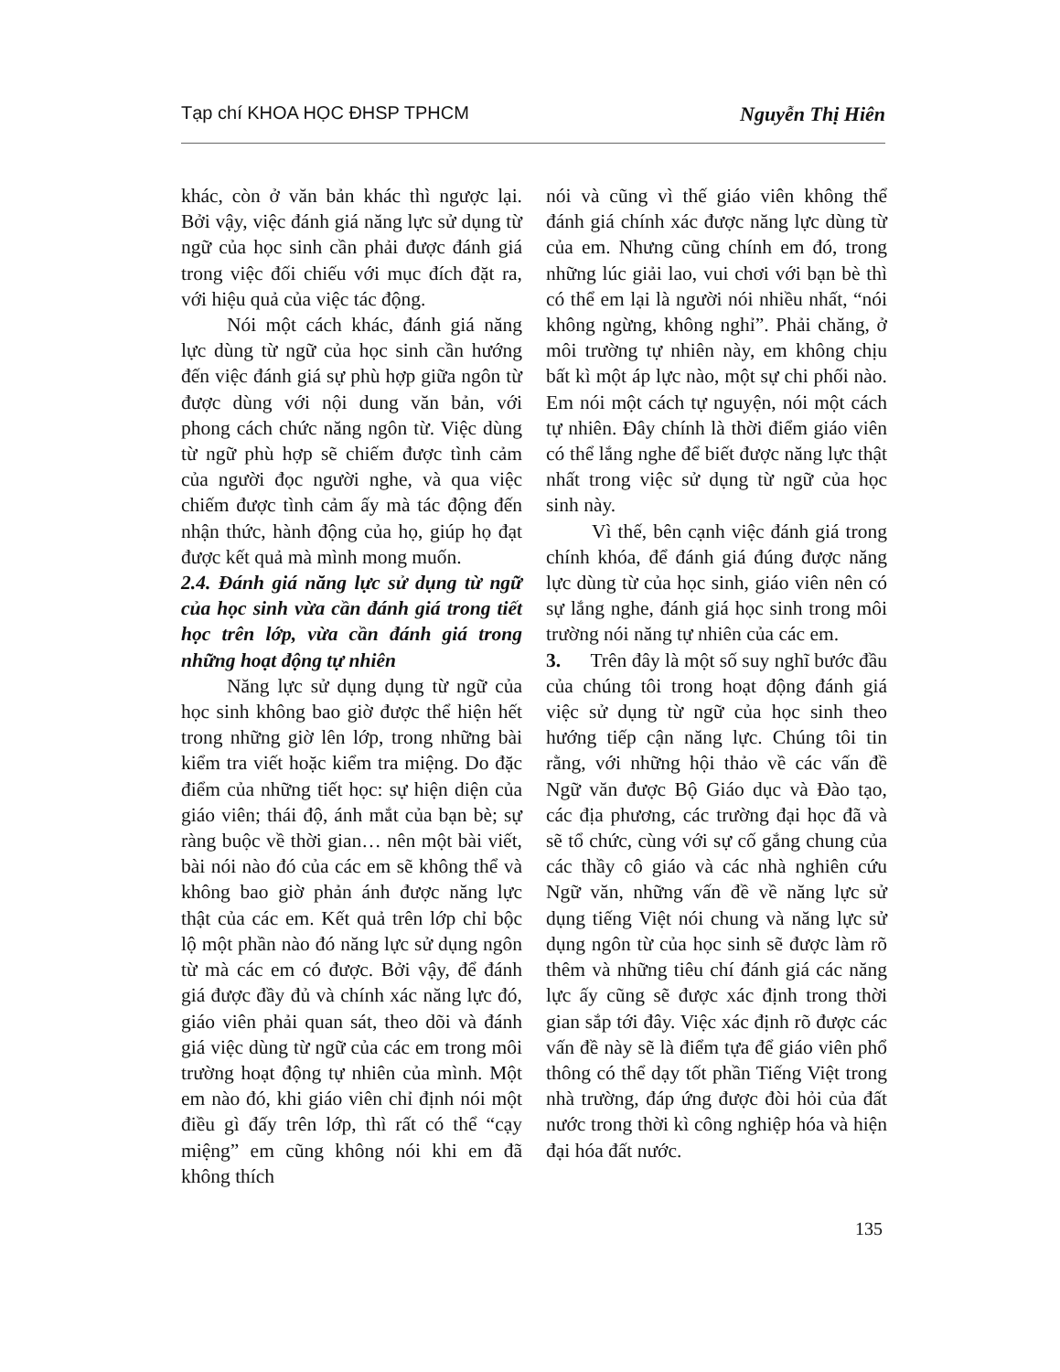Tạp chí KHOA HỌC ĐHSP TPHCM Nguyễn Thị Hiên
khác, còn ở văn bản khác thì ngược lại. Bởi vậy, việc đánh giá năng lực sử dụng từ ngữ của học sinh cần phải được đánh giá trong việc đối chiếu với mục đích đặt ra, với hiệu quả của việc tác động.
Nói một cách khác, đánh giá năng lực dùng từ ngữ của học sinh cần hướng đến việc đánh giá sự phù hợp giữa ngôn từ được dùng với nội dung văn bản, với phong cách chức năng ngôn từ. Việc dùng từ ngữ phù hợp sẽ chiếm được tình cảm của người đọc người nghe, và qua việc chiếm được tình cảm ấy mà tác động đến nhận thức, hành động của họ, giúp họ đạt được kết quả mà mình mong muốn.
2.4. Đánh giá năng lực sử dụng từ ngữ của học sinh vừa cần đánh giá trong tiết học trên lớp, vừa cần đánh giá trong những hoạt động tự nhiên
Năng lực sử dụng dụng từ ngữ của học sinh không bao giờ được thể hiện hết trong những giờ lên lớp, trong những bài kiểm tra viết hoặc kiểm tra miệng. Do đặc điểm của những tiết học: sự hiện diện của giáo viên; thái độ, ánh mắt của bạn bè; sự ràng buộc về thời gian… nên một bài viết, bài nói nào đó của các em sẽ không thể và không bao giờ phản ánh được năng lực thật của các em. Kết quả trên lớp chỉ bộc lộ một phần nào đó năng lực sử dụng ngôn từ mà các em có được. Bởi vậy, để đánh giá được đầy đủ và chính xác năng lực đó, giáo viên phải quan sát, theo dõi và đánh giá việc dùng từ ngữ của các em trong môi trường hoạt động tự nhiên của mình. Một em nào đó, khi giáo viên chỉ định nói một điều gì đấy trên lớp, thì rất có thể “cạy miệng” em cũng không nói khi em đã không thích
nói và cũng vì thế giáo viên không thể đánh giá chính xác được năng lực dùng từ của em. Nhưng cũng chính em đó, trong những lúc giải lao, vui chơi với bạn bè thì có thể em lại là người nói nhiều nhất, “nói không ngừng, không nghỉ”. Phải chăng, ở môi trường tự nhiên này, em không chịu bất kì một áp lực nào, một sự chi phối nào. Em nói một cách tự nguyện, nói một cách tự nhiên. Đây chính là thời điểm giáo viên có thể lắng nghe để biết được năng lực thật nhất trong việc sử dụng từ ngữ của học sinh này.
Vì thế, bên cạnh việc đánh giá trong chính khóa, để đánh giá đúng được năng lực dùng từ của học sinh, giáo viên nên có sự lắng nghe, đánh giá học sinh trong môi trường nói năng tự nhiên của các em.
3. Trên đây là một số suy nghĩ bước đầu của chúng tôi trong hoạt động đánh giá việc sử dụng từ ngữ của học sinh theo hướng tiếp cận năng lực. Chúng tôi tin rằng, với những hội thảo về các vấn đề Ngữ văn được Bộ Giáo dục và Đào tạo, các địa phương, các trường đại học đã và sẽ tổ chức, cùng với sự cố gắng chung của các thầy cô giáo và các nhà nghiên cứu Ngữ văn, những vấn đề về năng lực sử dụng tiếng Việt nói chung và năng lực sử dụng ngôn từ của học sinh sẽ được làm rõ thêm và những tiêu chí đánh giá các năng lực ấy cũng sẽ được xác định trong thời gian sắp tới đây. Việc xác định rõ được các vấn đề này sẽ là điểm tựa để giáo viên phổ thông có thể dạy tốt phần Tiếng Việt trong nhà trường, đáp ứng được đòi hỏi của đất nước trong thời kì công nghiệp hóa và hiện đại hóa đất nước.
135